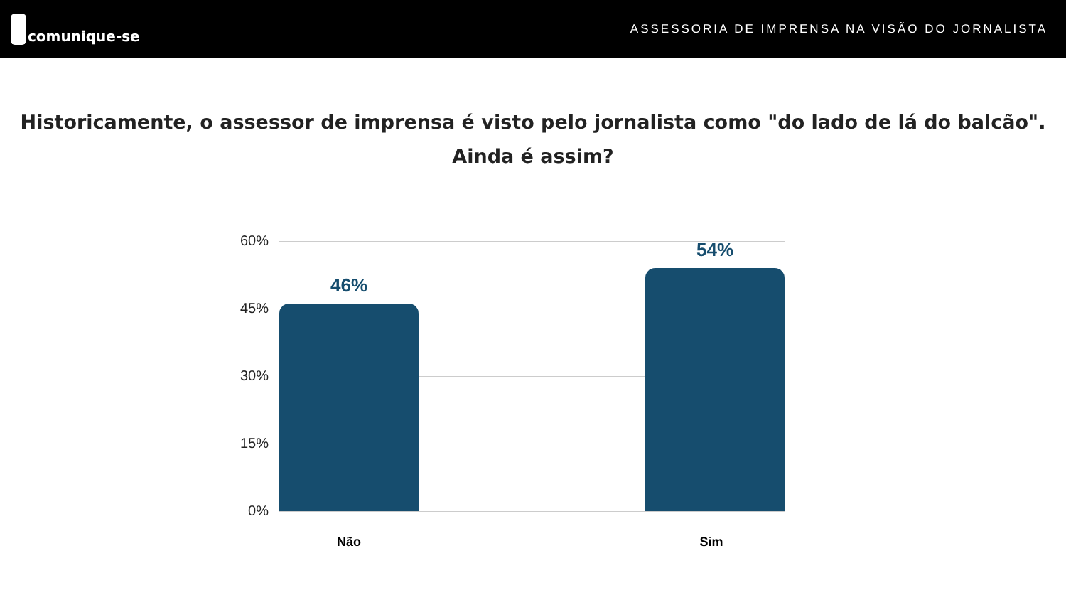comunique-se
ASSESSORIA DE IMPRENSA NA VISÃO DO JORNALISTA
Historicamente, o assessor de imprensa é visto pelo jornalista como "do lado de lá do balcão".
Ainda é assim?
60%
45%
30%
15%
0%
46%
54%
Não Sim